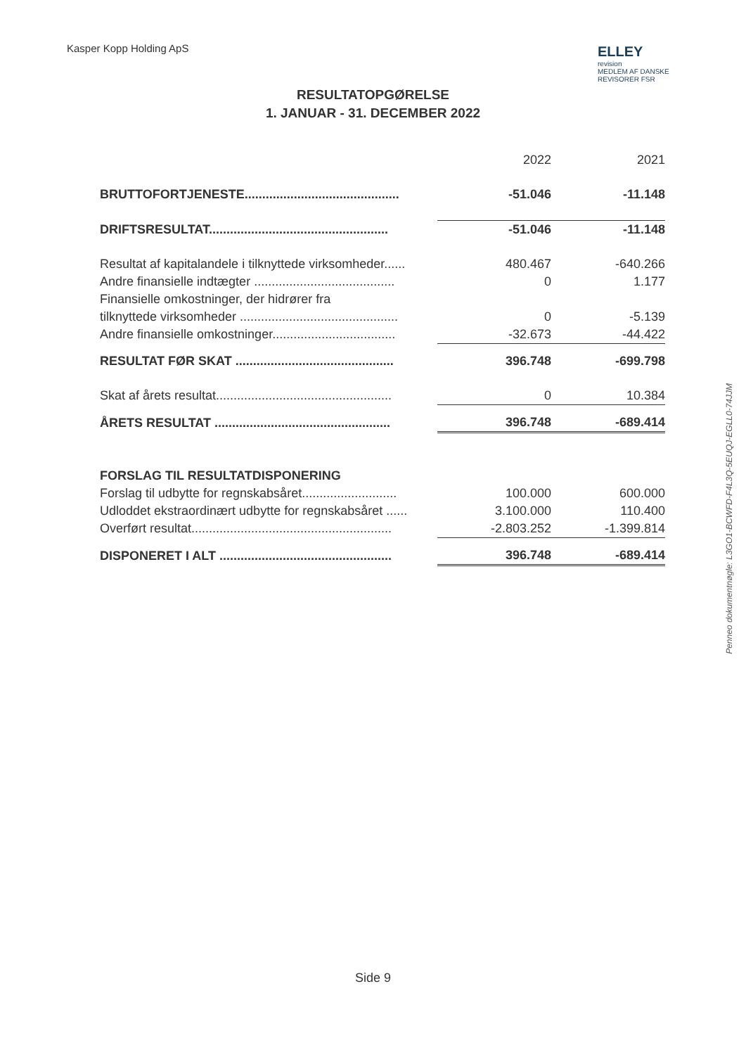Kasper Kopp Holding ApS
ELLEY
revision
MEDLEM AF DANSKE REVISORER FSR
RESULTATOPGØRELSE
1. JANUAR - 31. DECEMBER 2022
| | 2022 | 2021 |
| BRUTTOFORTJENESTE............................................ | -51.046 | -11.148 |
| DRIFTSRESULTAT................................................... | -51.046 | -11.148 |
| Resultat af kapitalandele i tilknyttede virksomheder...... | 480.467 | -640.266 |
| Andre finansielle indtægter ........................................ | 0 | 1.177 |
| Finansielle omkostninger, der hidrører fra | | |
| tilknyttede virksomheder ............................................. | 0 | -5.139 |
| Andre finansielle omkostninger................................... | -32.673 | -44.422 |
| RESULTAT FØR SKAT ............................................. | 396.748 | -699.798 |
| Skat af årets resultat.................................................. | 0 | 10.384 |
| ÅRETS RESULTAT .................................................. | 396.748 | -689.414 |
| FORSLAG TIL RESULTATDISPONERING | | |
| Forslag til udbytte for regnskabsåret........................... | 100.000 | 600.000 |
| Udloddet ekstraordinært udbytte for regnskabsåret ...... | 3.100.000 | 110.400 |
| Overført resultat......................................................... | -2.803.252 | -1.399.814 |
| DISPONERET I ALT ................................................. | 396.748 | -689.414 |
Penneo dokumentnøgle: L3GO1-BCWFD-F4L3Q-5EUQJ-EGLL0-74JJM
Side 9